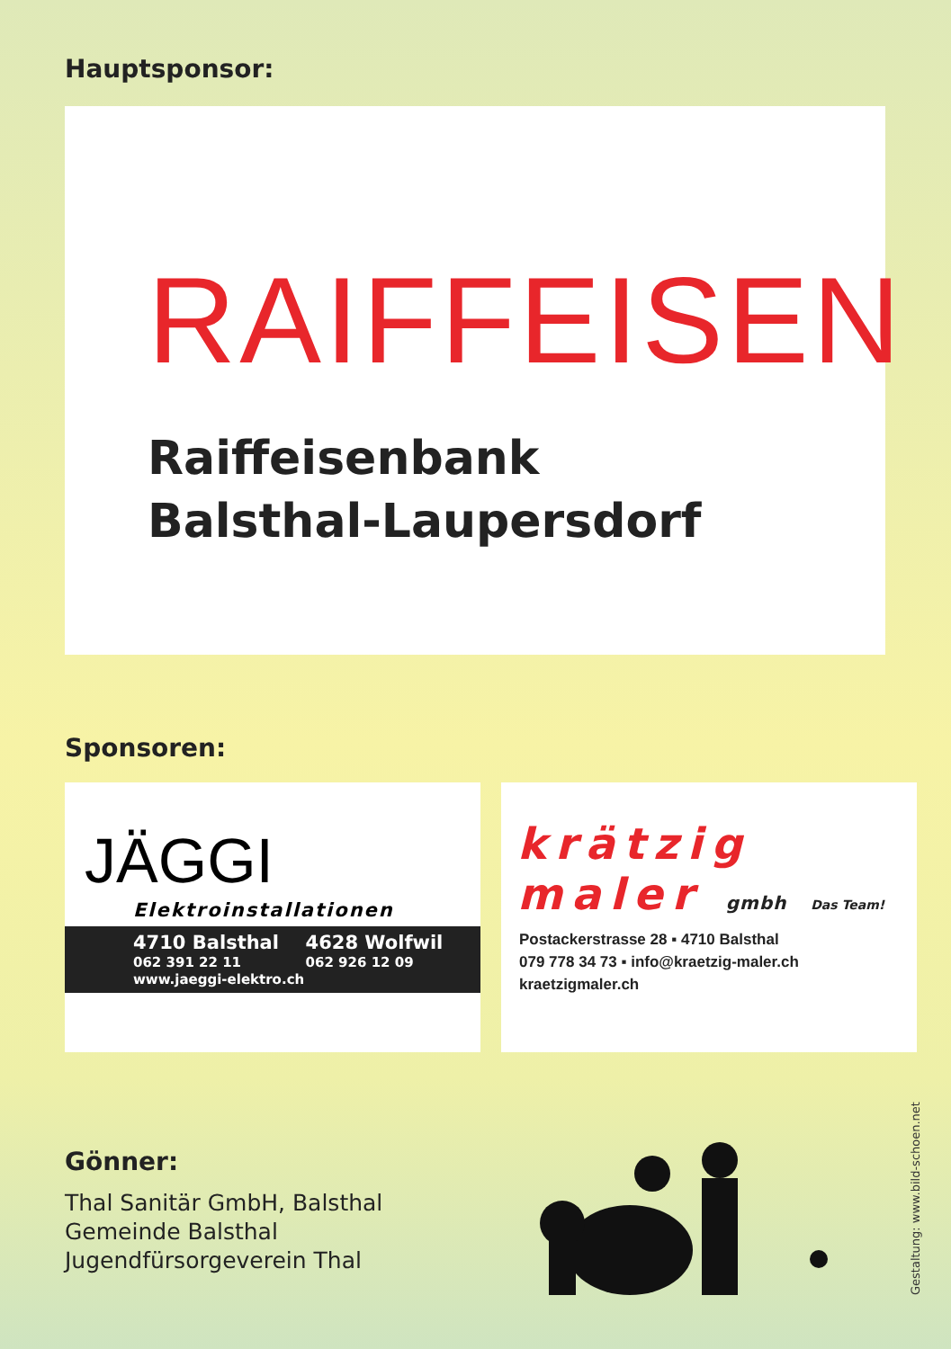Hauptsponsor:
RAIFFEISEN
Raiffeisenbank
Balsthal-Laupersdorf
Sponsoren:
JÄGGI
Elektroinstallationen
4710 Balsthal
062 391 22 11
4628 Wolfwil
062 926 12 09
www.jaeggi-elektro.ch
krätzig
maler gmbh Das Team!
Postackerstrasse 28 ▪ 4710 Balsthal
079 778 34 73 ▪ info@kraetzig-maler.ch
kraetzigmaler.ch
Gönner:
Thal Sanitär GmbH, Balsthal
Gemeinde Balsthal
Jugendfürsorgeverein Thal
Gestaltung: www.bild-schoen.net